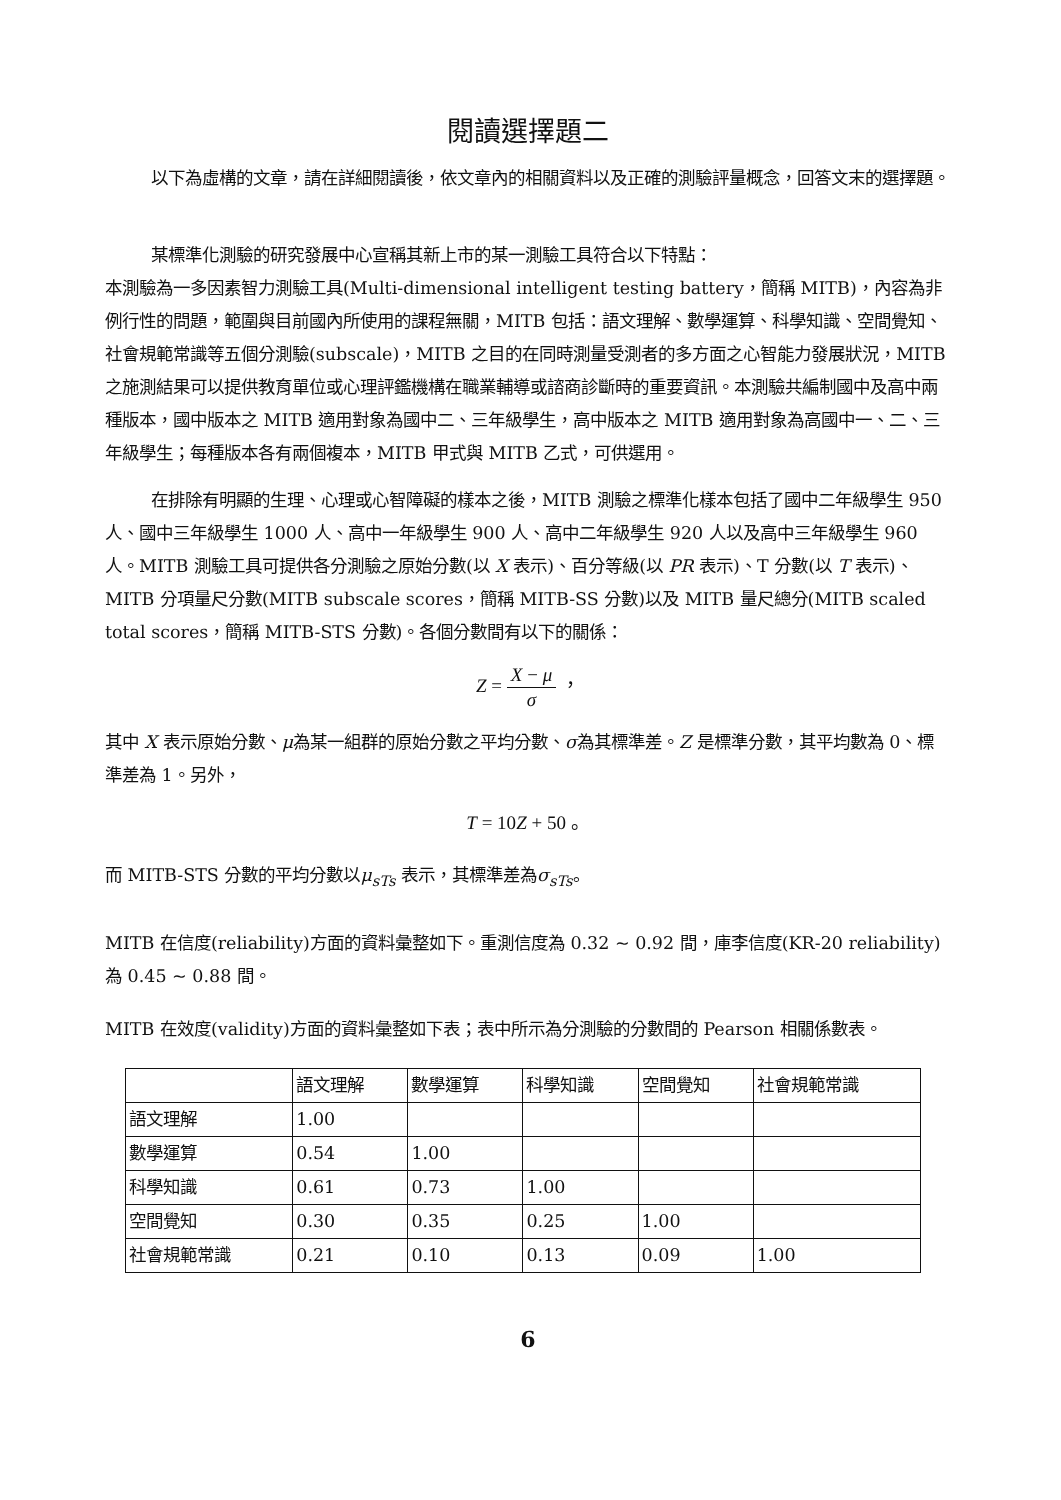閱讀選擇題二
以下為虛構的文章，請在詳細閱讀後，依文章內的相關資料以及正確的測驗評量概念，回答文末的選擇題。
某標準化測驗的研究發展中心宣稱其新上市的某一測驗工具符合以下特點：
本測驗為一多因素智力測驗工具(Multi-dimensional intelligent testing battery，簡稱 MITB)，內容為非例行性的問題，範圍與目前國內所使用的課程無關，MITB 包括：語文理解、數學運算、科學知識、空間覺知、社會規範常識等五個分測驗(subscale)，MITB 之目的在同時測量受測者的多方面之心智能力發展狀況，MITB 之施測結果可以提供教育單位或心理評鑑機構在職業輔導或諮商診斷時的重要資訊。本測驗共編制國中及高中兩種版本，國中版本之 MITB 適用對象為國中二、三年級學生，高中版本之 MITB 適用對象為高國中一、二、三年級學生；每種版本各有兩個複本，MITB 甲式與 MITB 乙式，可供選用。
在排除有明顯的生理、心理或心智障礙的樣本之後，MITB 測驗之標準化樣本包括了國中二年級學生 950 人、國中三年級學生 1000 人、高中一年級學生 900 人、高中二年級學生 920 人以及高中三年級學生 960 人。MITB 測驗工具可提供各分測驗之原始分數(以 X 表示)、百分等級(以 PR 表示)、T 分數(以 T 表示)、MITB 分項量尺分數(MITB subscale scores，簡稱 MITB-SS 分數)以及 MITB 量尺總分(MITB scaled total scores，簡稱 MITB-STS 分數)。各個分數間有以下的關係：
Z = X − μ σ ，
其中 X 表示原始分數、μ為某一組群的原始分數之平均分數、σ為其標準差。Z 是標準分數，其平均數為 0、標準差為 1。另外，
T = 10Z + 50 。
而 MITB-STS 分數的平均分數以μ<sub>sTs</sub> 表示，其標準差為σ<sub>sTs</sub>。
MITB 在信度(reliability)方面的資料彙整如下。重測信度為 0.32 ~ 0.92 間，庫李信度(KR-20 reliability)為 0.45 ~ 0.88 間。
MITB 在效度(validity)方面的資料彙整如下表；表中所示為分測驗的分數間的 Pearson 相關係數表。
| | 語文理解 | 數學運算 | 科學知識 | 空間覺知 | 社會規範常識 |
| --- | --- | --- | --- | --- | --- |
| 語文理解 | 1.00 | | | | |
| 數學運算 | 0.54 | 1.00 | | | |
| 科學知識 | 0.61 | 0.73 | 1.00 | | |
| 空間覺知 | 0.30 | 0.35 | 0.25 | 1.00 | |
| 社會規範常識 | 0.21 | 0.10 | 0.13 | 0.09 | 1.00 |
6